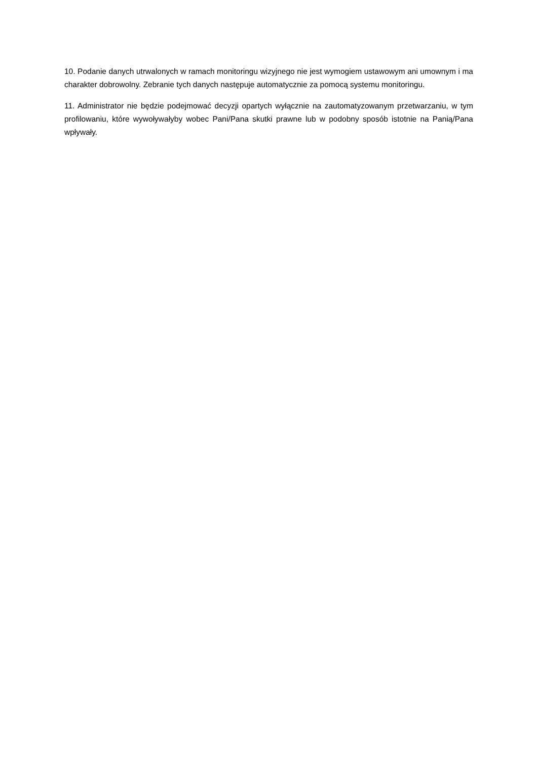10. Podanie danych utrwalonych w ramach monitoringu wizyjnego nie jest wymogiem ustawowym ani umownym i ma charakter dobrowolny. Zebranie tych danych następuje automatycznie za pomocą systemu monitoringu.
11. Administrator nie będzie podejmować decyzji opartych wyłącznie na zautomatyzowanym przetwarzaniu, w tym profilowaniu, które wywoływałyby wobec Pani/Pana skutki prawne lub w podobny sposób istotnie na Panią/Pana wpływały.